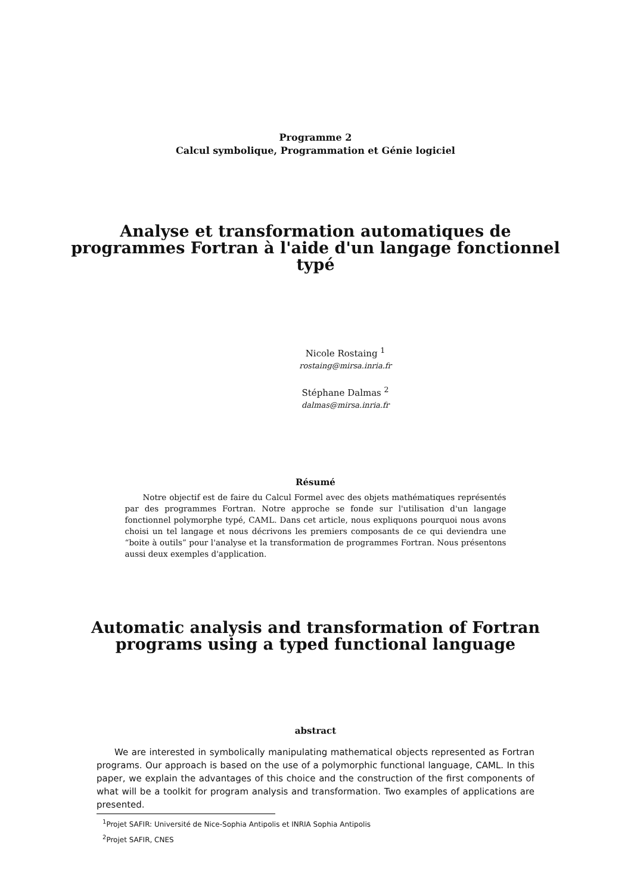Programme 2
Calcul symbolique, Programmation et Génie logiciel
Analyse et transformation automatiques de
programmes Fortran à l'aide d'un langage fonctionnel
typé
Nicole Rostaing <sup>1</sup>
rostaing@mirsa.inria.fr
Stéphane Dalmas <sup>2</sup>
dalmas@mirsa.inria.fr
Résumé
Notre objectif est de faire du Calcul Formel avec des objets mathématiques représentés par des programmes Fortran. Notre approche se fonde sur l'utilisation d'un langage fonctionnel polymorphe typé, CAML. Dans cet article, nous expliquons pourquoi nous avons choisi un tel langage et nous décrivons les premiers composants de ce qui deviendra une “boite à outils” pour l'analyse et la transformation de programmes Fortran. Nous présentons aussi deux exemples d'application.
Automatic analysis and transformation of Fortran
programs using a typed functional language
abstract
We are interested in symbolically manipulating mathematical objects represented as Fortran programs. Our approach is based on the use of a polymorphic functional language, CAML. In this paper, we explain the advantages of this choice and the construction of the first components of what will be a toolkit for program analysis and transformation. Two examples of applications are presented.
<sup>1</sup> Projet SAFIR: Université de Nice-Sophia Antipolis et INRIA Sophia Antipolis
<sup>2</sup> Projet SAFIR, CNES